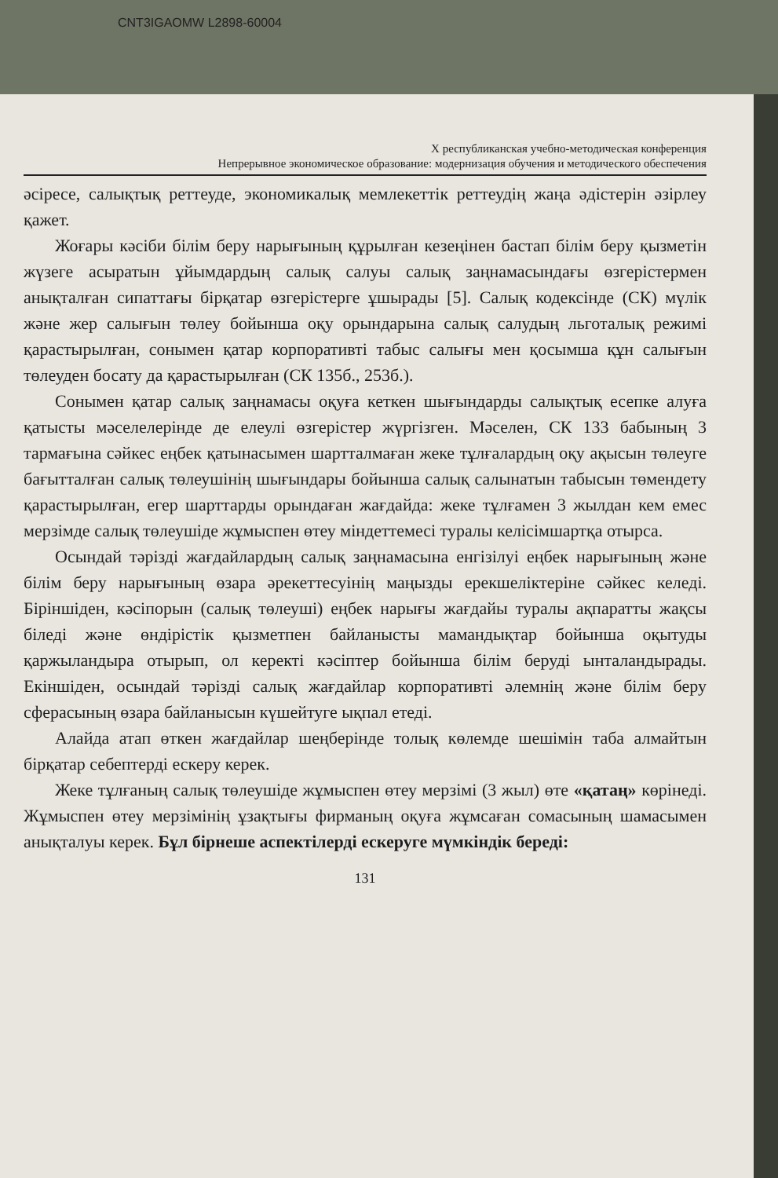CNT3IGAOMW L2898-60004
X республиканская учебно-методическая конференция
Непрерывное экономическое образование: модернизация обучения и методического обеспечения
әсіресе, салықтық реттеуде, экономикалық мемлекеттік реттеудің жаңа әдістерін әзірлеу қажет.
Жоғары кәсіби білім беру нарығының құрылған кезеңінен бастап білім беру қызметін жүзеге асыратын ұйымдардың салық салуы салық заңнамасындағы өзгерістермен анықталған сипаттағы бірқатар өзгерістерге ұшырады [5]. Салық кодексінде (СК) мүлік және жер салығын төлеу бойынша оқу орындарына салық салудың льготалық режимі қарастырылған, сонымен қатар корпоративті табыс салығы мен қосымша құн салығын төлеуден босату да қарастырылған (СК 135б., 253б.).
Сонымен қатар салық заңнамасы оқуға кеткен шығындарды салықтық есепке алуға қатысты мәселелерінде де елеулі өзгерістер жүргізген. Мәселен, СК 133 бабының 3 тармағына сәйкес еңбек қатынасымен шартталмаған жеке тұлғалардың оқу ақысын төлеуге бағытталған салық төлеушінің шығындары бойынша салық салынатын табысын төмендету қарастырылған, егер шарттарды орындаған жағдайда: жеке тұлғамен 3 жылдан кем емес мерзімде салық төлеушіде жұмыспен өтеу міндеттемесі туралы келісімшартқа отырса.
Осындай тәрізді жағдайлардың салық заңнамасына енгізілуі еңбек нарығының және білім беру нарығының өзара әрекеттесуінің маңызды ерекшеліктеріне сәйкес келеді. Біріншіден, кәсіпорын (салық төлеуші) еңбек нарығы жағдайы туралы ақпаратты жақсы біледі және өндірістік қызметпен байланысты мамандықтар бойынша оқытуды қаржыландыра отырып, ол керекті кәсіптер бойынша білім беруді ынталандырады. Екіншіден, осындай тәрізді салық жағдайлар корпоративті әлемнің және білім беру сферасының өзара байланысын күшейтуге ықпал етеді.
Алайда атап өткен жағдайлар шеңберінде толық көлемде шешімін таба алмайтын бірқатар себептерді ескеру керек.
Жеке тұлғаның салық төлеушіде жұмыспен өтеу мерзімі (3 жыл) өте «қатаң» көрінеді. Жұмыспен өтеу мерзімінің ұзақтығы фирманың оқуға жұмсаған сомасының шамасымен анықталуы керек. Бұл бірнеше аспектілерді ескеруге мүмкіндік береді:
131